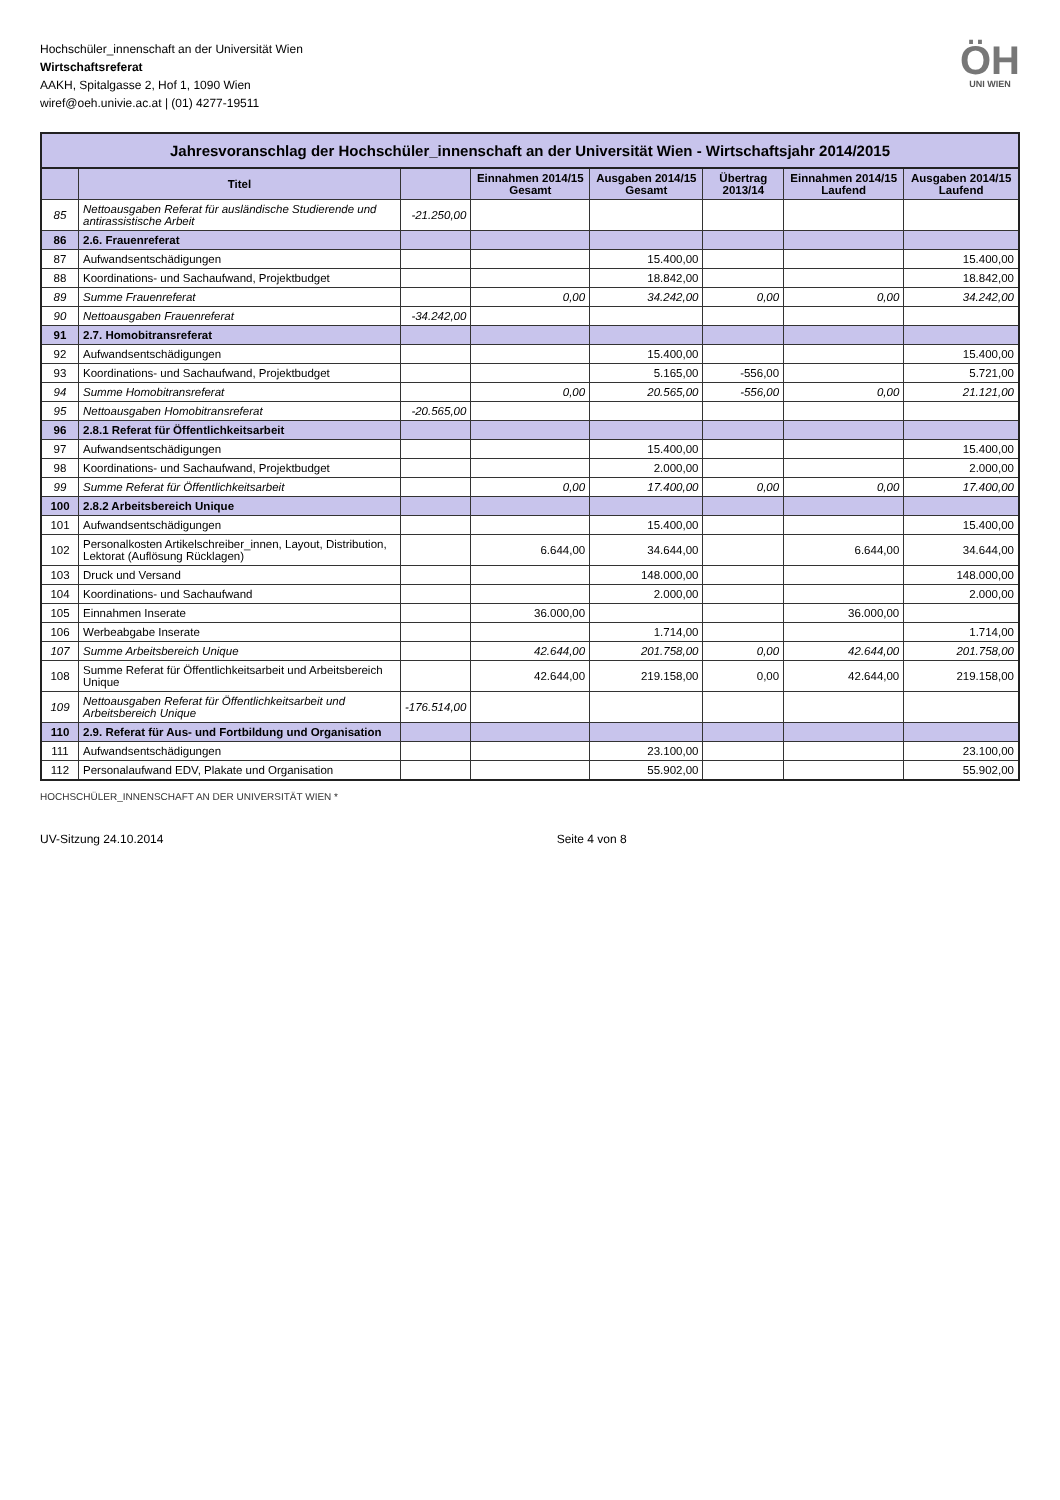Hochschüler_innenschaft an der Universität Wien
Wirtschaftsreferat
AAKH, Spitalgasse 2, Hof 1, 1090 Wien
wiref@oeh.univie.ac.at | (01) 4277-19511
ÖH
UNI WIEN
Jahresvoranschlag der Hochschüler_innenschaft an der Universität Wien - Wirtschaftsjahr 2014/2015
| | Titel | | Einnahmen 2014/15 Gesamt | Ausgaben 2014/15 Gesamt | Übertrag 2013/14 | Einnahmen 2014/15 Laufend | Ausgaben 2014/15 Laufend |
| --- | --- | --- | --- | --- | --- | --- | --- |
| 85 | Nettoausgaben Referat für ausländische Studierende und antirassistische Arbeit | -21.250,00 | | | | | |
| 86 | 2.6. Frauenreferat | | | | | | |
| 87 | Aufwandsentschädigungen | | | 15.400,00 | | | 15.400,00 |
| 88 | Koordinations- und Sachaufwand, Projektbudget | | | 18.842,00 | | | 18.842,00 |
| 89 | Summe Frauenreferat | | 0,00 | 34.242,00 | 0,00 | 0,00 | 34.242,00 |
| 90 | Nettoausgaben Frauenreferat | -34.242,00 | | | | | |
| 91 | 2.7. Homobitransreferat | | | | | | |
| 92 | Aufwandsentschädigungen | | | 15.400,00 | | | 15.400,00 |
| 93 | Koordinations- und Sachaufwand, Projektbudget | | | 5.165,00 | -556,00 | | 5.721,00 |
| 94 | Summe Homobitransreferat | | 0,00 | 20.565,00 | -556,00 | 0,00 | 21.121,00 |
| 95 | Nettoausgaben Homobitransreferat | -20.565,00 | | | | | |
| 96 | 2.8.1 Referat für Öffentlichkeitsarbeit | | | | | | |
| 97 | Aufwandsentschädigungen | | | 15.400,00 | | | 15.400,00 |
| 98 | Koordinations- und Sachaufwand, Projektbudget | | | 2.000,00 | | | 2.000,00 |
| 99 | Summe Referat für Öffentlichkeitsarbeit | | 0,00 | 17.400,00 | 0,00 | 0,00 | 17.400,00 |
| 100 | 2.8.2 Arbeitsbereich Unique | | | | | | |
| 101 | Aufwandsentschädigungen | | | 15.400,00 | | | 15.400,00 |
| 102 | Personalkosten Artikelschreiber_innen, Layout, Distribution, Lektorat (Auflösung Rücklagen) | | 6.644,00 | 34.644,00 | | 6.644,00 | 34.644,00 |
| 103 | Druck und Versand | | | 148.000,00 | | | 148.000,00 |
| 104 | Koordinations- und Sachaufwand | | | 2.000,00 | | | 2.000,00 |
| 105 | Einnahmen Inserate | | 36.000,00 | | | 36.000,00 | |
| 106 | Werbeabgabe Inserate | | | 1.714,00 | | | 1.714,00 |
| 107 | Summe Arbeitsbereich Unique | | 42.644,00 | 201.758,00 | 0,00 | 42.644,00 | 201.758,00 |
| 108 | Summe Referat für Öffentlichkeitsarbeit und Arbeitsbereich Unique | | 42.644,00 | 219.158,00 | 0,00 | 42.644,00 | 219.158,00 |
| 109 | Nettoausgaben Referat für Öffentlichkeitsarbeit und Arbeitsbereich Unique | -176.514,00 | | | | | |
| 110 | 2.9. Referat für Aus- und Fortbildung und Organisation | | | | | | |
| 111 | Aufwandsentschädigungen | | | 23.100,00 | | | 23.100,00 |
| 112 | Personalaufwand EDV, Plakate und Organisation | | | 55.902,00 | | | 55.902,00 |
HOCHSCHÜLER_INNENSCHAFT AN DER UNIVERSITÄT WIEN *
UV-Sitzung 24.10.2014 Seite 4 von 8